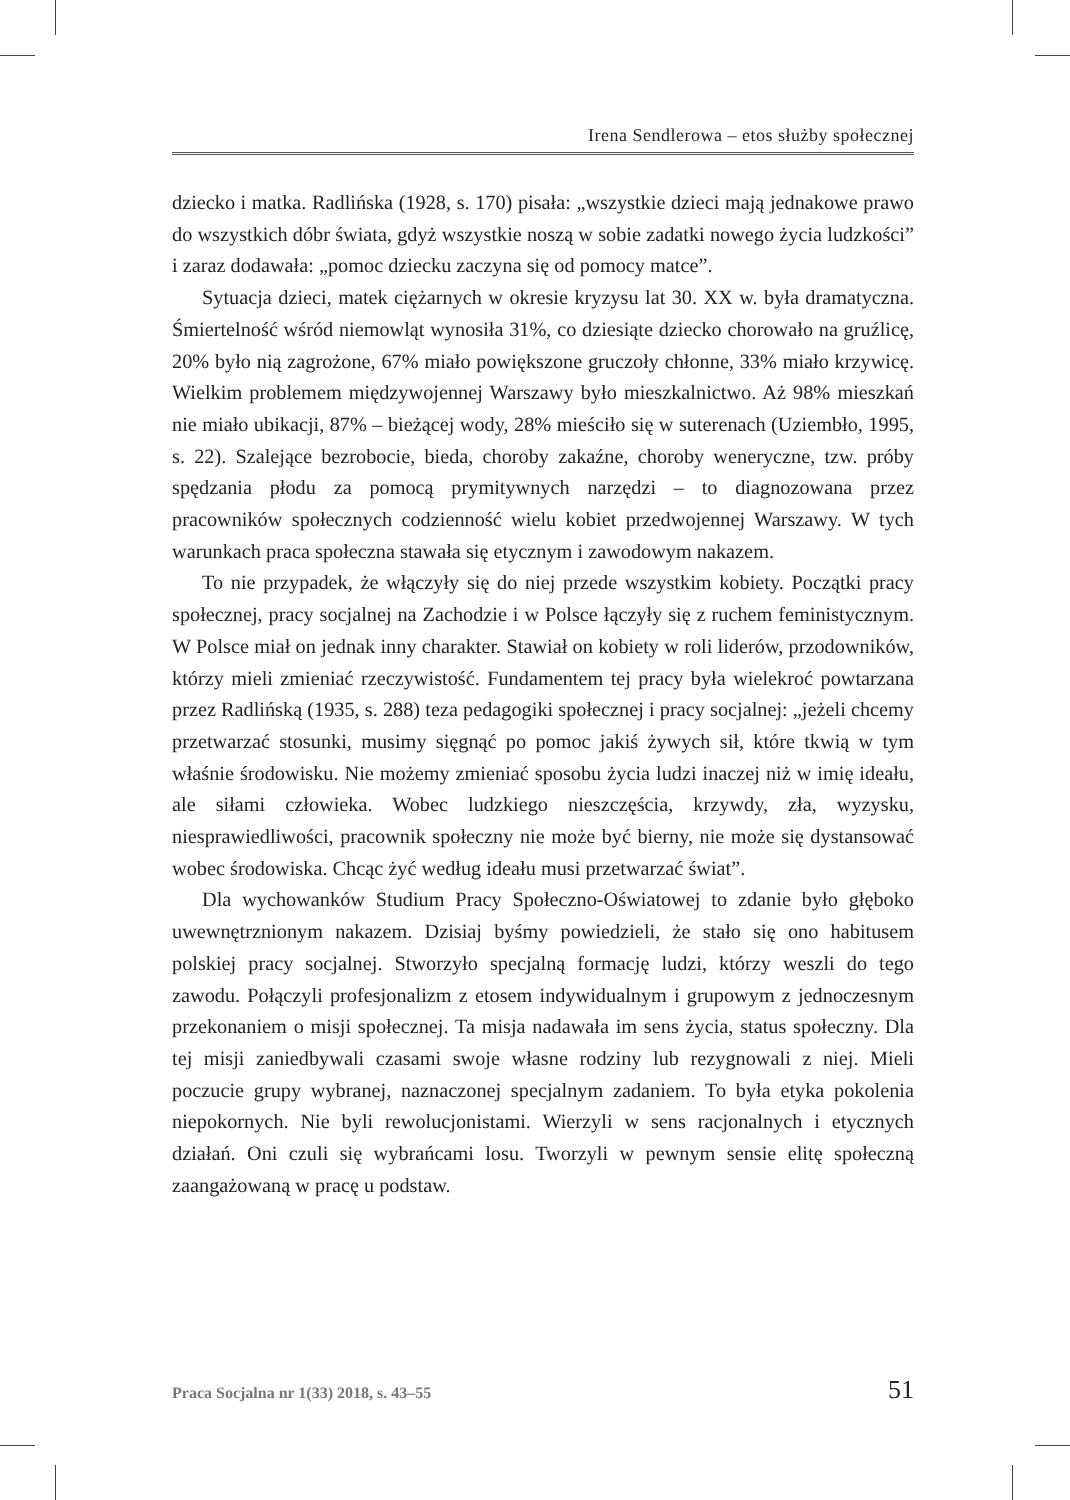Irena Sendlerowa – etos służby społecznej
dziecko i matka. Radlińska (1928, s. 170) pisała: „wszystkie dzieci mają jednakowe prawo do wszystkich dóbr świata, gdyż wszystkie noszą w sobie zadatki nowego życia ludzkości” i zaraz dodawała: „pomoc dziecku zaczyna się od pomocy matce”.
Sytuacja dzieci, matek ciężarnych w okresie kryzysu lat 30. XX w. była dramatyczna. Śmiertelność wśród niemowląt wynosiła 31%, co dziesiąte dziecko chorowało na gruźlicę, 20% było nią zagrożone, 67% miało powiększone gruczoły chłonne, 33% miało krzywicę. Wielkim problemem międzywojennej Warszawy było mieszkalnictwo. Aż 98% mieszkań nie miało ubikacji, 87% – bieżącej wody, 28% mieściło się w suterenach (Uziembło, 1995, s. 22). Szalejące bezrobocie, bieda, choroby zakaźne, choroby weneryczne, tzw. próby spędzania płodu za pomocą prymitywnych narzędzi – to diagnozowana przez pracowników społecznych codzienność wielu kobiet przedwojennej Warszawy. W tych warunkach praca społeczna stawała się etycznym i zawodowym nakazem.
To nie przypadek, że włączyły się do niej przede wszystkim kobiety. Początki pracy społecznej, pracy socjalnej na Zachodzie i w Polsce łączyły się z ruchem feministycznym. W Polsce miał on jednak inny charakter. Stawiał on kobiety w roli liderów, przodowników, którzy mieli zmieniać rzeczywistość. Fundamentem tej pracy była wielekroć powtarzana przez Radlińską (1935, s. 288) teza pedagogiki społecznej i pracy socjalnej: „jeżeli chcemy przetwarzać stosunki, musimy sięgnąć po pomoc jakiś żywych sił, które tkwią w tym właśnie środowisku. Nie możemy zmieniać sposobu życia ludzi inaczej niż w imię ideału, ale siłami człowieka. Wobec ludzkiego nieszczęścia, krzywdy, zła, wyzysku, niesprawiedliwości, pracownik społeczny nie może być bierny, nie może się dystansować wobec środowiska. Chcąc żyć według ideału musi przetwarzać świat”.
Dla wychowanków Studium Pracy Społeczno-Oświatowej to zdanie było głęboko uwewnętrznionym nakazem. Dzisiaj byśmy powiedzieli, że stało się ono habitusem polskiej pracy socjalnej. Stworzyło specjalną formację ludzi, którzy weszli do tego zawodu. Połączyli profesjonalizm z etosem indywidualnym i grupowym z jednoczesnym przekonaniem o misji społecznej. Ta misja nadawała im sens życia, status społeczny. Dla tej misji zaniedbywali czasami swoje własne rodziny lub rezygnowali z niej. Mieli poczucie grupy wybranej, naznaczonej specjalnym zadaniem. To była etyka pokolenia niepokornych. Nie byli rewolucjonistami. Wierzyli w sens racjonalnych i etycznych działań. Oni czuli się wybrańcami losu. Tworzyli w pewnym sensie elitę społeczną zaangażowaną w pracę u podstaw.
Praca Socjalna nr 1(33) 2018, s. 43–55 51